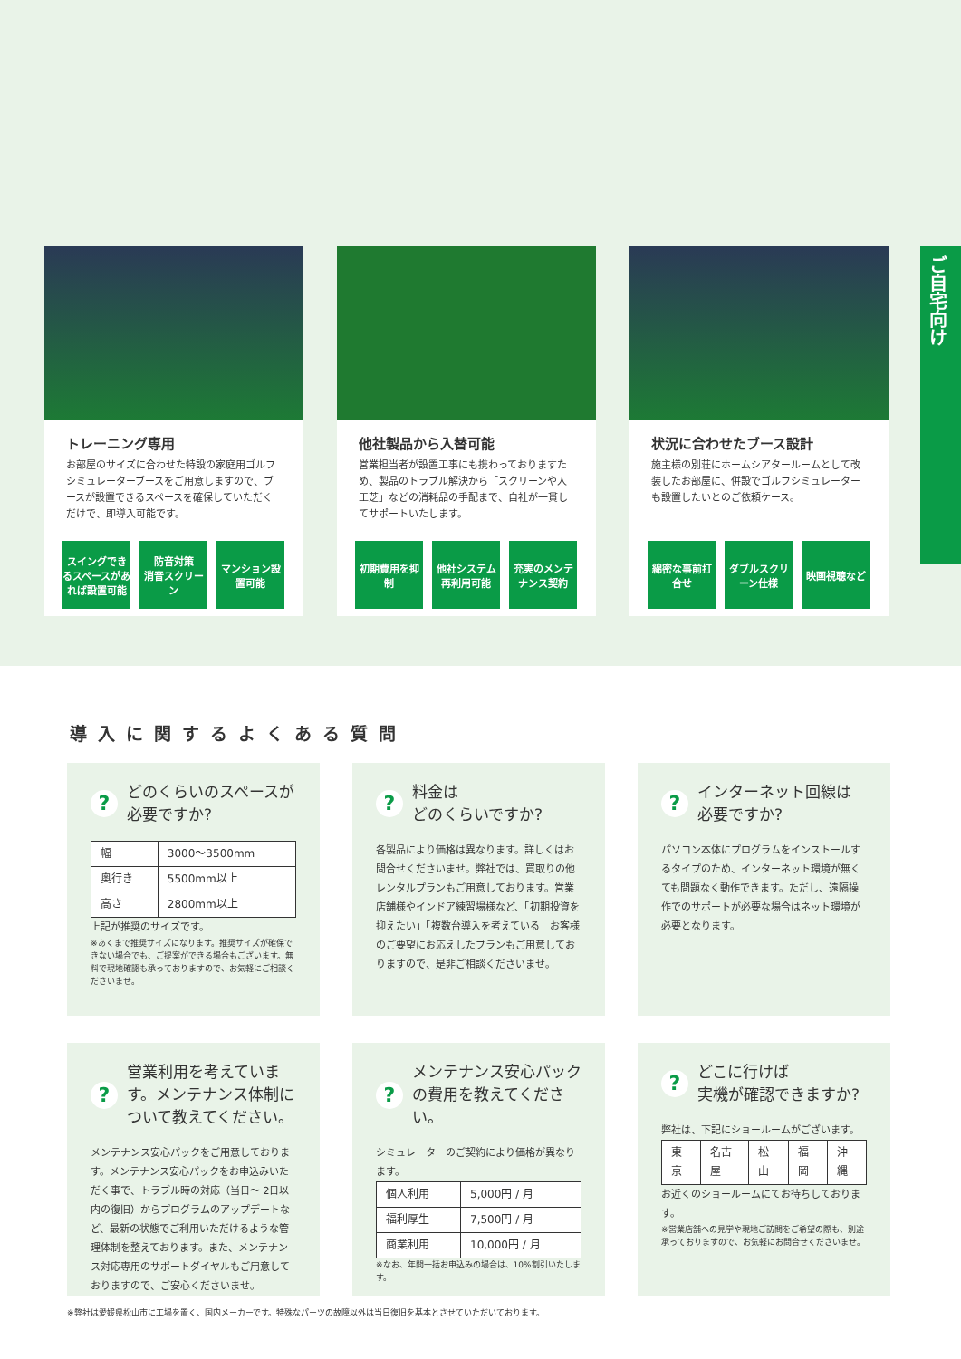ご自宅向け
トレーニング専用
お部屋のサイズに合わせた特設の家庭用ゴルフシミュレーターブースをご用意しますので、ブースが設置できるスペースを確保していただくだけで、即導入可能です。
スイングできるスペースがあれば設置可能
防音対策
消音スクリーン
マンション設置可能
他社製品から入替可能
営業担当者が設置工事にも携わっておりますため、製品のトラブル解決から「スクリーンや人工芝」などの消耗品の手配まで、自社が一貫してサポートいたします。
初期費用を抑制
他社システム 再利用可能
充実のメンテナンス契約
状況に合わせたブース設計
施主様の別荘にホームシアタールームとして改装したお部屋に、併設でゴルフシミュレーターも設置したいとのご依頼ケース。
綿密な事前打合せ
ダブルスクリーン仕様
映画視聴など
導入に関するよくある質問
? どのくらいのスペースが
必要ですか?
| 幅 | 3000～3500mm |
| 奥行き | 5500mm以上 |
| 高さ | 2800mm以上 |
上記が推奨のサイズです。
※あくまで推奨サイズになります。推奨サイズが確保できない場合でも、ご提案ができる場合もございます。無料で現地確認も承っておりますので、お気軽にご相談くださいませ。
? 料金は
どのくらいですか?
各製品により価格は異なります。詳しくはお問合せくださいませ。弊社では、買取りの他レンタルプランもご用意しております。営業店舗様やインドア練習場様など、「初期投資を抑えたい」「複数台導入を考えている」お客様のご要望にお応えしたプランもご用意しておりますので、是非ご相談くださいませ。
? インターネット回線は
必要ですか?
パソコン本体にプログラムをインストールするタイプのため、インターネット環境が無くても問題なく動作できます。ただし、遠隔操作でのサポートが必要な場合はネット環境が必要となります。
? 営業利用を考えています。メンテナンス体制について教えてください。
メンテナンス安心パックをご用意しております。メンテナンス安心パックをお申込みいただく事で、トラブル時の対応（当日～ 2日以内の復旧）からプログラムのアップデートなど、最新の状態でご利用いただけるような管理体制を整えております。また、メンテナンス対応専用のサポートダイヤルもご用意しておりますので、ご安心くださいませ。
? メンテナンス安心パック
の費用を教えてください。
シミュレーターのご契約により価格が異なります。
| 個人利用 | 5,000円 / 月 |
| 福利厚生 | 7,500円 / 月 |
| 商業利用 | 10,000円 / 月 |
※なお、年間一括お申込みの場合は、10%割引いたします。
? どこに行けば
実機が確認できますか?
弊社は、下記にショールームがございます。
| 東京 | 名古屋 | 松山 | 福岡 | 沖縄 |
お近くのショールームにてお待ちしております。
※営業店舗への見学や現地ご訪問をご希望の際も、別途承っておりますので、お気軽にお問合せくださいませ。
※弊社は愛媛県松山市に工場を置く、国内メーカーです。特殊なパーツの故障以外は当日復旧を基本とさせていただいております。